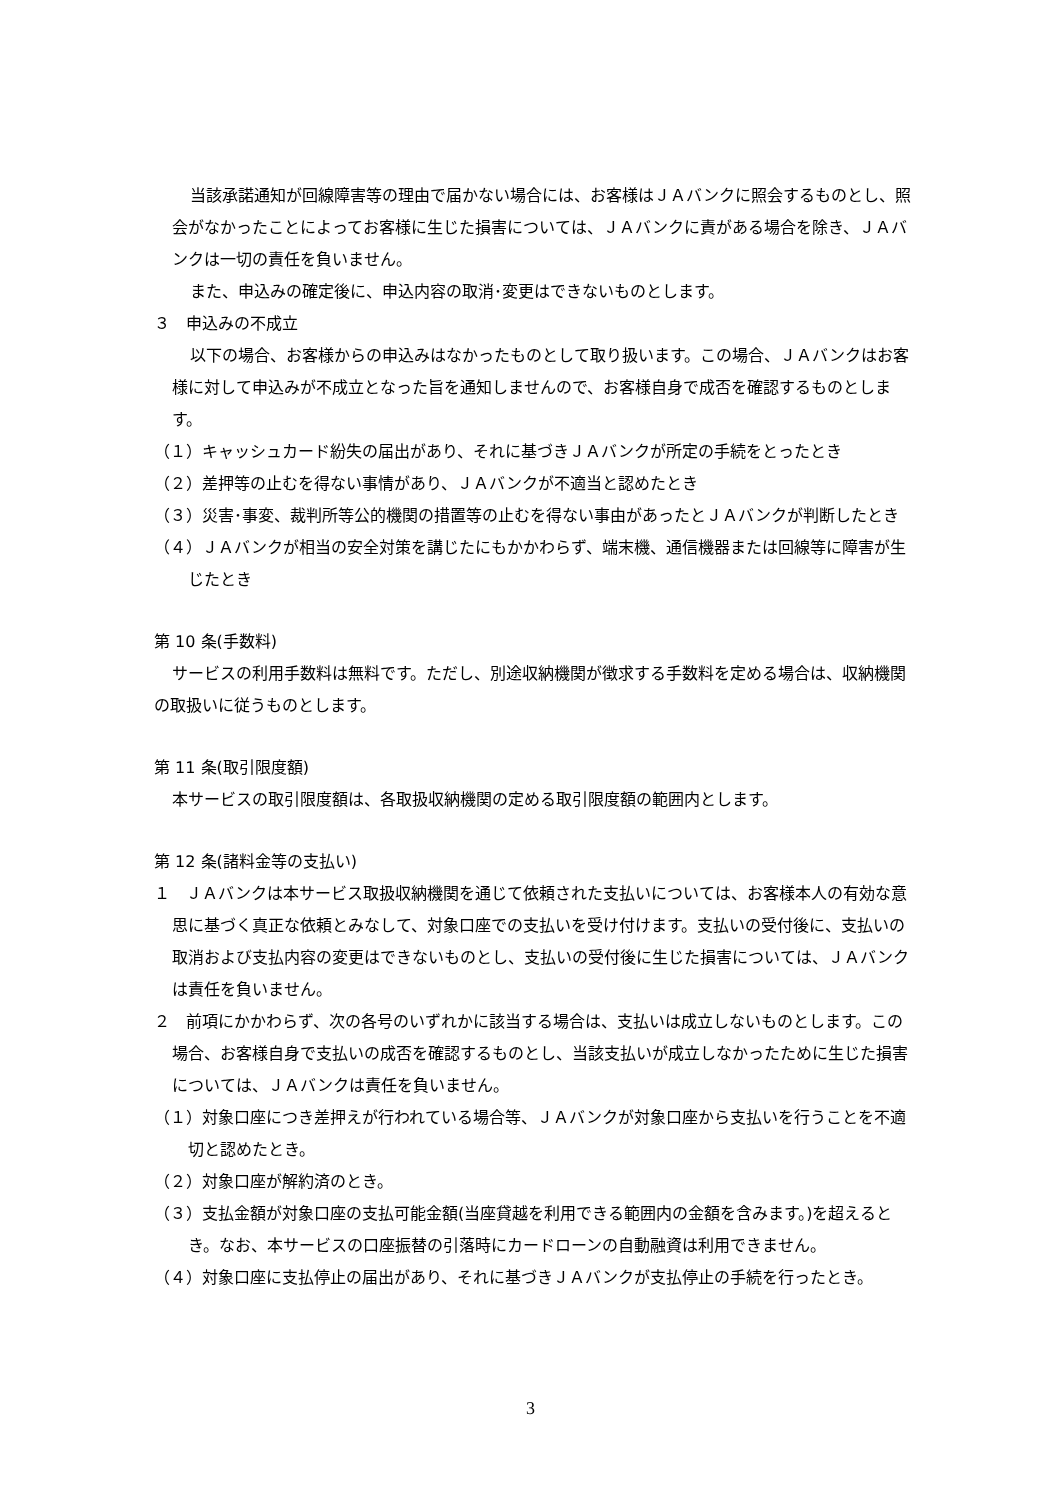当該承諾通知が回線障害等の理由で届かない場合には、お客様はＪＡバンクに照会するものとし、照会がなかったことによってお客様に生じた損害については、ＪＡバンクに責がある場合を除き、ＪＡバンクは一切の責任を負いません。
また、申込みの確定後に、申込内容の取消･変更はできないものとします。
３　申込みの不成立
以下の場合、お客様からの申込みはなかったものとして取り扱います。この場合、ＪＡバンクはお客様に対して申込みが不成立となった旨を通知しませんので、お客様自身で成否を確認するものとします。
（１）キャッシュカード紛失の届出があり、それに基づきＪＡバンクが所定の手続をとったとき
（２）差押等の止むを得ない事情があり、ＪＡバンクが不適当と認めたとき
（３）災害･事変、裁判所等公的機関の措置等の止むを得ない事由があったとＪＡバンクが判断したとき
（４）ＪＡバンクが相当の安全対策を講じたにもかかわらず、端末機、通信機器または回線等に障害が生じたとき
第 10 条(手数料)
サービスの利用手数料は無料です。ただし、別途収納機関が徴求する手数料を定める場合は、収納機関の取扱いに従うものとします。
第 11 条(取引限度額)
本サービスの取引限度額は、各取扱収納機関の定める取引限度額の範囲内とします。
第 12 条(諸料金等の支払い)
１　ＪＡバンクは本サービス取扱収納機関を通じて依頼された支払いについては、お客様本人の有効な意思に基づく真正な依頼とみなして、対象口座での支払いを受け付けます。支払いの受付後に、支払いの取消および支払内容の変更はできないものとし、支払いの受付後に生じた損害については、ＪＡバンクは責任を負いません。
２　前項にかかわらず、次の各号のいずれかに該当する場合は、支払いは成立しないものとします。この場合、お客様自身で支払いの成否を確認するものとし、当該支払いが成立しなかったために生じた損害については、ＪＡバンクは責任を負いません。
（１）対象口座につき差押えが行われている場合等、ＪＡバンクが対象口座から支払いを行うことを不適切と認めたとき。
（２）対象口座が解約済のとき。
（３）支払金額が対象口座の支払可能金額(当座貸越を利用できる範囲内の金額を含みます。)を超えるとき。なお、本サービスの口座振替の引落時にカードローンの自動融資は利用できません。
（４）対象口座に支払停止の届出があり、それに基づきＪＡバンクが支払停止の手続を行ったとき。
3